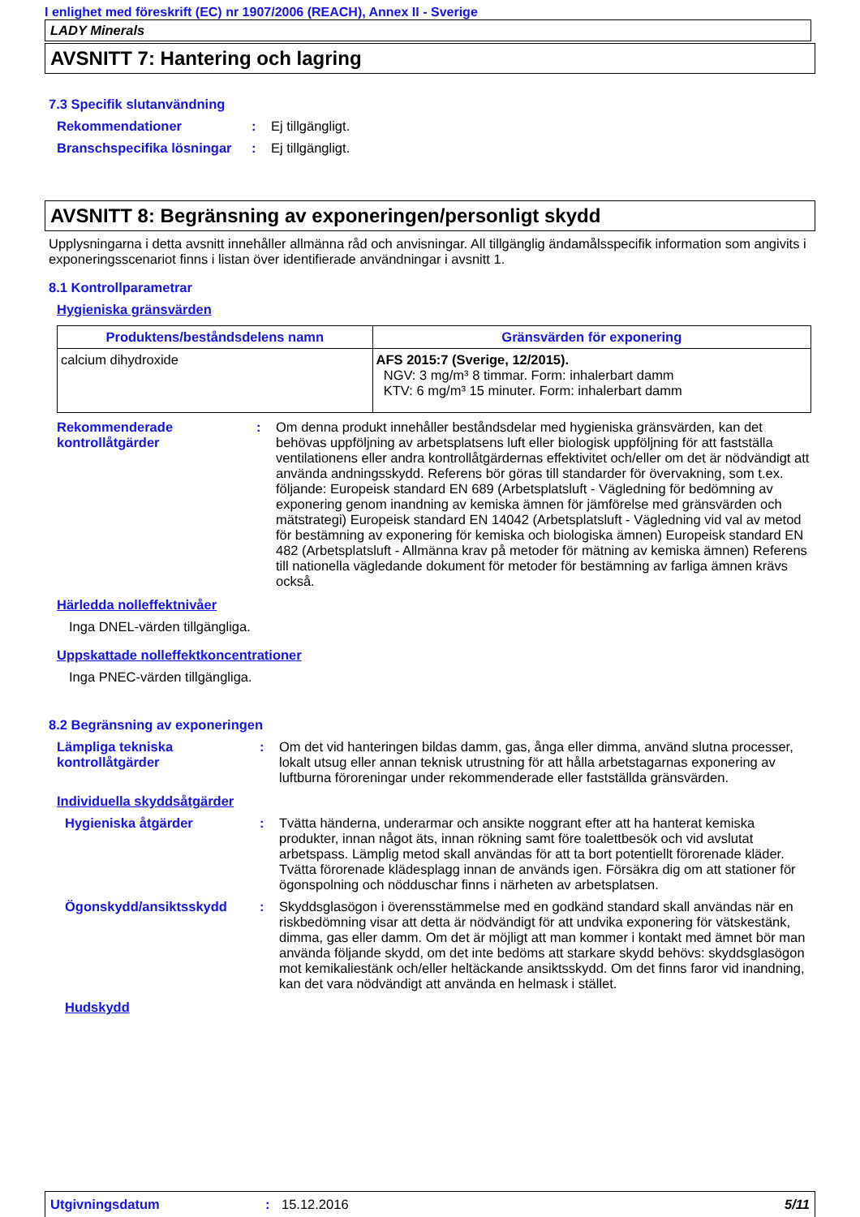I enlighet med föreskrift (EC) nr 1907/2006 (REACH), Annex II - Sverige
LADY Minerals
AVSNITT 7: Hantering och lagring
7.3 Specifik slutanvändning
Rekommendationer : Ej tillgängligt.
Branschspecifika lösningar
: Ej tillgängligt.
AVSNITT 8: Begränsning av exponeringen/personligt skydd
Upplysningarna i detta avsnitt innehåller allmänna råd och anvisningar. All tillgänglig ändamålsspecifik information som angivits i exponeringsscenariot finns i listan över identifierade användningar i avsnitt 1.
8.1 Kontrollparametrar
Hygieniska gränsvärden
| Produktens/beståndsdelens namn | Gränsvärden för exponering |
| --- | --- |
| calcium dihydroxide | AFS 2015:7 (Sverige, 12/2015). NGV: 3 mg/m³ 8 timmar. Form: inhalerbart damm KTV: 6 mg/m³ 15 minuter. Form: inhalerbart damm |
Rekommenderade kontrollåtgärder
: Om denna produkt innehåller beståndsdelar med hygieniska gränsvärden, kan det behövas uppföljning av arbetsplatsens luft eller biologisk uppföljning för att fastställa ventilationens eller andra kontrollåtgärdernas effektivitet och/eller om det är nödvändigt att använda andningsskydd. Referens bör göras till standarder för övervakning, som t.ex. följande: Europeisk standard EN 689 (Arbetsplatsluft - Vägledning för bedömning av exponering genom inandning av kemiska ämnen för jämförelse med gränsvärden och mätstrategi) Europeisk standard EN 14042 (Arbetsplatsluft - Vägledning vid val av metod för bestämning av exponering för kemiska och biologiska ämnen) Europeisk standard EN 482 (Arbetsplatsluft - Allmänna krav på metoder för mätning av kemiska ämnen) Referens till nationella vägledande dokument för metoder för bestämning av farliga ämnen krävs också.
Härledda nolleffektnivåer
Inga DNEL-värden tillgängliga.
Uppskattade nolleffektkoncentrationer
Inga PNEC-värden tillgängliga.
8.2 Begränsning av exponeringen
Lämpliga tekniska kontrollåtgärder
: Om det vid hanteringen bildas damm, gas, ånga eller dimma, använd slutna processer, lokalt utsug eller annan teknisk utrustning för att hålla arbetstagarnas exponering av luftburna föroreningar under rekommenderade eller fastställda gränsvärden.
Individuella skyddsåtgärder
Hygieniska åtgärder : Tvätta händerna, underarmar och ansikte noggrant efter att ha hanterat kemiska produkter, innan något äts, innan rökning samt före toalettbesök och vid avslutat arbetspass. Lämplig metod skall användas för att ta bort potentiellt förorenade kläder. Tvätta förorenade klädesplagg innan de används igen. Försäkra dig om att stationer för ögonspolning och nödduschar finns i närheten av arbetsplatsen.
Ögonskydd/ansiktsskydd : Skyddsglasögon i överensstämmelse med en godkänd standard skall användas när en riskbedömning visar att detta är nödvändigt för att undvika exponering för vätskestänk, dimma, gas eller damm. Om det är möjligt att man kommer i kontakt med ämnet bör man använda följande skydd, om det inte bedöms att starkare skydd behövs: skyddsglasögon mot kemikaliestänk och/eller heltäckande ansiktsskydd. Om det finns faror vid inandning, kan det vara nödvändigt att använda en helmask i stället.
Hudskydd
Utgivningsdatum : 15.12.2016 5/11